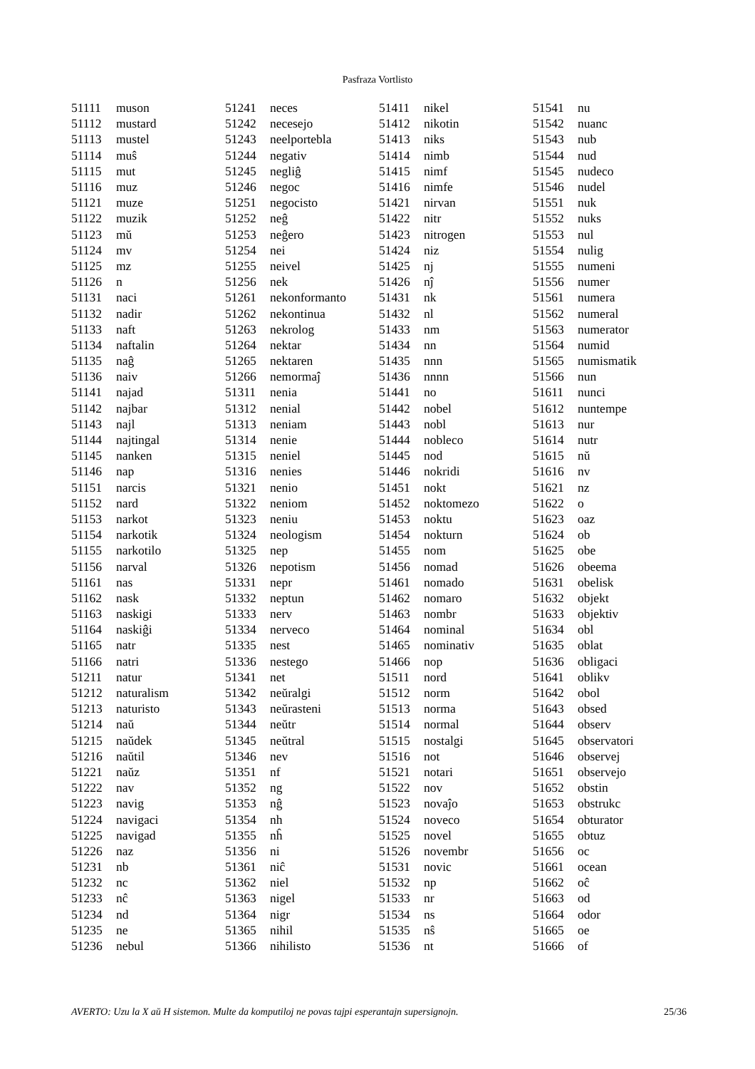Pasfraza Vortlisto
| 51111 | muson |
| 51112 | mustard |
| 51113 | mustel |
| 51114 | muŝ |
| 51115 | mut |
| 51116 | muz |
| 51121 | muze |
| 51122 | muzik |
| 51123 | mŭ |
| 51124 | mv |
| 51125 | mz |
| 51126 | n |
| 51131 | naci |
| 51132 | nadir |
| 51133 | naft |
| 51134 | naftalin |
| 51135 | naĝ |
| 51136 | naiv |
| 51141 | najad |
| 51142 | najbar |
| 51143 | najl |
| 51144 | najtingal |
| 51145 | nanken |
| 51146 | nap |
| 51151 | narcis |
| 51152 | nard |
| 51153 | narkot |
| 51154 | narkotik |
| 51155 | narkotilo |
| 51156 | narval |
| 51161 | nas |
| 51162 | nask |
| 51163 | naskigi |
| 51164 | naskiĝi |
| 51165 | natr |
| 51166 | natri |
| 51211 | natur |
| 51212 | naturalism |
| 51213 | naturisto |
| 51214 | naŭ |
| 51215 | naŭdek |
| 51216 | naŭtil |
| 51221 | naŭz |
| 51222 | nav |
| 51223 | navig |
| 51224 | navigaci |
| 51225 | navigad |
| 51226 | naz |
| 51231 | nb |
| 51232 | nc |
| 51233 | nĉ |
| 51234 | nd |
| 51235 | ne |
| 51236 | nebul |
| 51241 | neces |
| 51242 | necesejo |
| 51243 | neelportebla |
| 51244 | negativ |
| 51245 | negliĝ |
| 51246 | negoc |
| 51251 | negocisto |
| 51252 | neĝ |
| 51253 | neĝero |
| 51254 | nei |
| 51255 | neivel |
| 51256 | nek |
| 51261 | nekonformanto |
| 51262 | nekontinua |
| 51263 | nekrolog |
| 51264 | nektar |
| 51265 | nektaren |
| 51266 | nemormaĵ |
| 51311 | nenia |
| 51312 | nenial |
| 51313 | neniam |
| 51314 | nenie |
| 51315 | neniel |
| 51316 | nenies |
| 51321 | nenio |
| 51322 | neniom |
| 51323 | neniu |
| 51324 | neologism |
| 51325 | nep |
| 51326 | nepotism |
| 51331 | nepr |
| 51332 | neptun |
| 51333 | nerv |
| 51334 | nerveco |
| 51335 | nest |
| 51336 | nestego |
| 51341 | net |
| 51342 | neŭralgi |
| 51343 | neŭrasteni |
| 51344 | neŭtr |
| 51345 | neŭtral |
| 51346 | nev |
| 51351 | nf |
| 51352 | ng |
| 51353 | nĝ |
| 51354 | nh |
| 51355 | nĥ |
| 51356 | ni |
| 51361 | niĉ |
| 51362 | niel |
| 51363 | nigel |
| 51364 | nigr |
| 51365 | nihil |
| 51366 | nihilisto |
| 51411 | nikel |
| 51412 | nikotin |
| 51413 | niks |
| 51414 | nimb |
| 51415 | nimf |
| 51416 | nimfe |
| 51421 | nirvan |
| 51422 | nitr |
| 51423 | nitrogen |
| 51424 | niz |
| 51425 | nj |
| 51426 | nĵ |
| 51431 | nk |
| 51432 | nl |
| 51433 | nm |
| 51434 | nn |
| 51435 | nnn |
| 51436 | nnnn |
| 51441 | no |
| 51442 | nobel |
| 51443 | nobl |
| 51444 | nobleco |
| 51445 | nod |
| 51446 | nokridi |
| 51451 | nokt |
| 51452 | noktomezo |
| 51453 | noktu |
| 51454 | nokturn |
| 51455 | nom |
| 51456 | nomad |
| 51461 | nomado |
| 51462 | nomaro |
| 51463 | nombr |
| 51464 | nominal |
| 51465 | nominativ |
| 51466 | nop |
| 51511 | nord |
| 51512 | norm |
| 51513 | norma |
| 51514 | normal |
| 51515 | nostalgi |
| 51516 | not |
| 51521 | notari |
| 51522 | nov |
| 51523 | novaĵo |
| 51524 | noveco |
| 51525 | novel |
| 51526 | novembr |
| 51531 | novic |
| 51532 | np |
| 51533 | nr |
| 51534 | ns |
| 51535 | nŝ |
| 51536 | nt |
| 51541 | nu |
| 51542 | nuanc |
| 51543 | nub |
| 51544 | nud |
| 51545 | nudeco |
| 51546 | nudel |
| 51551 | nuk |
| 51552 | nuks |
| 51553 | nul |
| 51554 | nulig |
| 51555 | numeni |
| 51556 | numer |
| 51561 | numera |
| 51562 | numeral |
| 51563 | numerator |
| 51564 | numid |
| 51565 | numismatik |
| 51566 | nun |
| 51611 | nunci |
| 51612 | nuntempe |
| 51613 | nur |
| 51614 | nutr |
| 51615 | nŭ |
| 51616 | nv |
| 51621 | nz |
| 51622 | o |
| 51623 | oaz |
| 51624 | ob |
| 51625 | obe |
| 51626 | obeema |
| 51631 | obelisk |
| 51632 | objekt |
| 51633 | objektiv |
| 51634 | obl |
| 51635 | oblat |
| 51636 | obligaci |
| 51641 | oblikv |
| 51642 | obol |
| 51643 | obsed |
| 51644 | observ |
| 51645 | observatori |
| 51646 | observej |
| 51651 | observejo |
| 51652 | obstin |
| 51653 | obstrukc |
| 51654 | obturator |
| 51655 | obtuz |
| 51656 | oc |
| 51661 | ocean |
| 51662 | oĉ |
| 51663 | od |
| 51664 | odor |
| 51665 | oe |
| 51666 | of |
AVERTO: Uzu la X aŭ H sistemon. Multe da komputiloj ne povas tajpi esperantajn supersignojn. 25/36